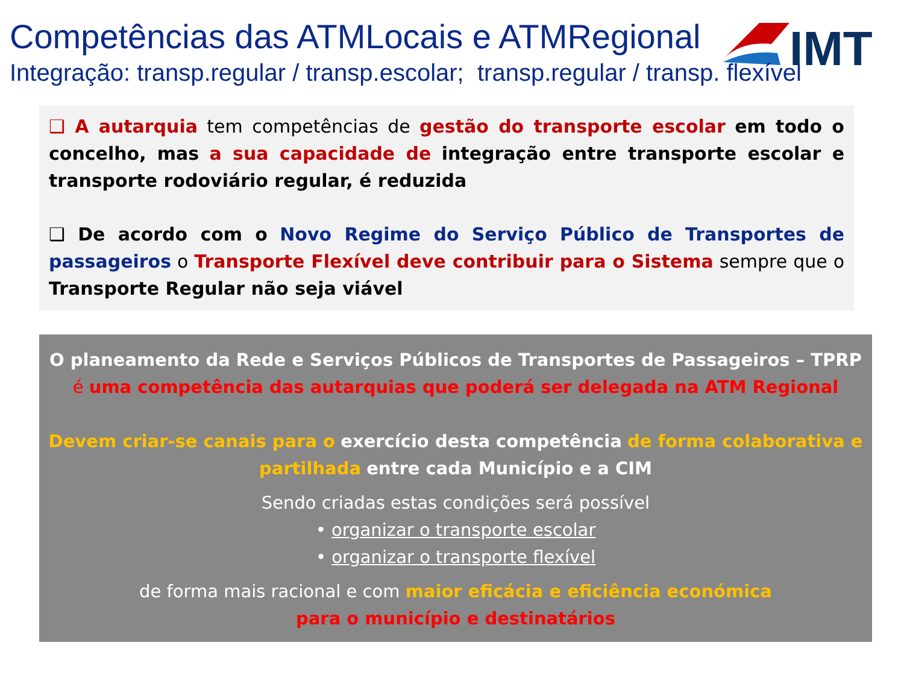Competências das ATMLocais e ATMRegional
IMT
Integração: transp.regular / transp.escolar; transp.regular / transp. flexível
❑ A autarquia tem competências de gestão do transporte escolar em todo o concelho, mas a sua capacidade de integração entre transporte escolar e transporte rodoviário regular, é reduzida
❑ De acordo com o Novo Regime do Serviço Público de Transportes de passageiros o Transporte Flexível deve contribuir para o Sistema sempre que o Transporte Regular não seja viável
O planeamento da Rede e Serviços Públicos de Transportes de Passageiros – TPRP
é uma competência das autarquias que poderá ser delegada na ATM Regional
Devem criar-se canais para o exercício desta competência de forma colaborativa e partilhada entre cada Município e a CIM
Sendo criadas estas condições será possível
• organizar o transporte escolar
• organizar o transporte flexível
de forma mais racional e com maior eficácia e eficiência económica
para o município e destinatários